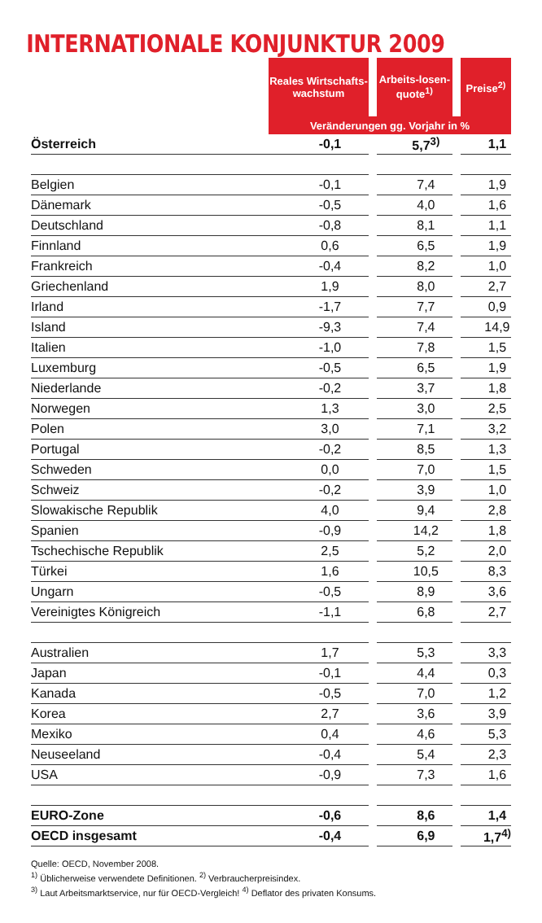INTERNATIONALE KONJUNKTUR 2009
| | Reales Wirtschafts-wachstum | | Arbeits-losen-quote<sup>1)</sup> | | Preise<sup>2)</sup> |
| --- | --- | --- | --- | --- | --- |
| | Veränderungen gg. Vorjahr in % | | | | |
| Österreich | -0,1 | | 5,7<sup>3)</sup> | | 1,1 |
| Belgien | -0,1 | | 7,4 | | 1,9 |
| Dänemark | -0,5 | | 4,0 | | 1,6 |
| Deutschland | -0,8 | | 8,1 | | 1,1 |
| Finnland | 0,6 | | 6,5 | | 1,9 |
| Frankreich | -0,4 | | 8,2 | | 1,0 |
| Griechenland | 1,9 | | 8,0 | | 2,7 |
| Irland | -1,7 | | 7,7 | | 0,9 |
| Island | -9,3 | | 7,4 | | 14,9 |
| Italien | -1,0 | | 7,8 | | 1,5 |
| Luxemburg | -0,5 | | 6,5 | | 1,9 |
| Niederlande | -0,2 | | 3,7 | | 1,8 |
| Norwegen | 1,3 | | 3,0 | | 2,5 |
| Polen | 3,0 | | 7,1 | | 3,2 |
| Portugal | -0,2 | | 8,5 | | 1,3 |
| Schweden | 0,0 | | 7,0 | | 1,5 |
| Schweiz | -0,2 | | 3,9 | | 1,0 |
| Slowakische Republik | 4,0 | | 9,4 | | 2,8 |
| Spanien | -0,9 | | 14,2 | | 1,8 |
| Tschechische Republik | 2,5 | | 5,2 | | 2,0 |
| Türkei | 1,6 | | 10,5 | | 8,3 |
| Ungarn | -0,5 | | 8,9 | | 3,6 |
| Vereinigtes Königreich | -1,1 | | 6,8 | | 2,7 |
| Australien | 1,7 | | 5,3 | | 3,3 |
| Japan | -0,1 | | 4,4 | | 0,3 |
| Kanada | -0,5 | | 7,0 | | 1,2 |
| Korea | 2,7 | | 3,6 | | 3,9 |
| Mexiko | 0,4 | | 4,6 | | 5,3 |
| Neuseeland | -0,4 | | 5,4 | | 2,3 |
| USA | -0,9 | | 7,3 | | 1,6 |
| EURO-Zone | -0,6 | | 8,6 | | 1,4 |
| OECD insgesamt | -0,4 | | 6,9 | | 1,7<sup>4)</sup> |
Quelle: OECD, November 2008.
<sup>1)</sup> Üblicherweise verwendete Definitionen. <sup>2)</sup> Verbraucherpreisindex.
<sup>3)</sup> Laut Arbeitsmarktservice, nur für OECD-Vergleich! <sup>4)</sup> Deflator des privaten Konsums.